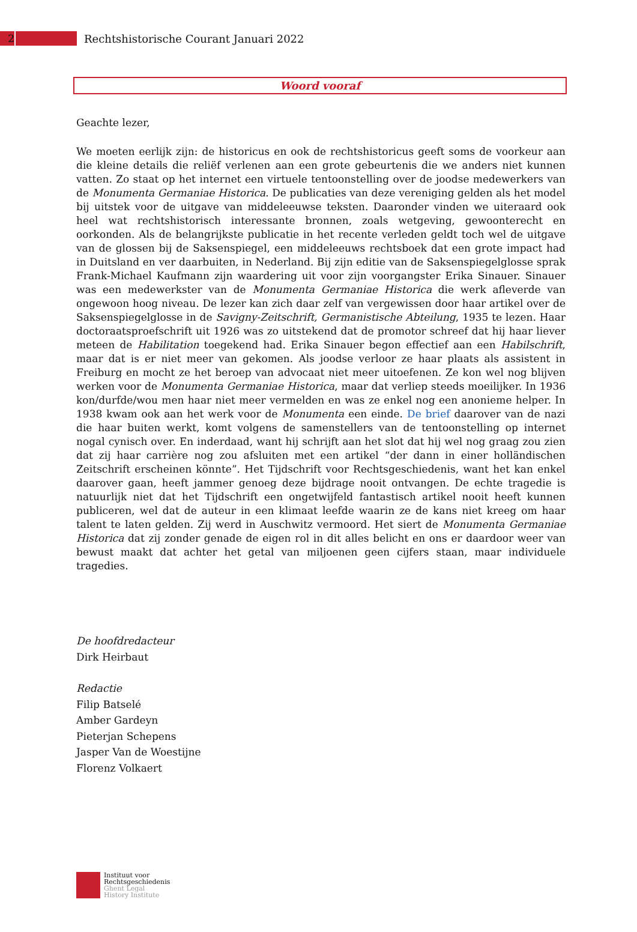2
Rechtshistorische Courant Januari 2022
Woord vooraf
Geachte lezer,
We moeten eerlijk zijn: de historicus en ook de rechtshistoricus geeft soms de voorkeur aan die kleine details die reliëf verlenen aan een grote gebeurtenis die we anders niet kunnen vatten. Zo staat op het internet een virtuele tentoonstelling over de joodse medewerkers van de Monumenta Germaniae Historica. De publicaties van deze vereniging gelden als het model bij uitstek voor de uitgave van middeleeuwse teksten. Daaronder vinden we uiteraard ook heel wat rechtshistorisch interessante bronnen, zoals wetgeving, gewoonterecht en oorkonden. Als de belangrijkste publicatie in het recente verleden geldt toch wel de uitgave van de glossen bij de Saksenspiegel, een middeleeuws rechtsboek dat een grote impact had in Duitsland en ver daarbuiten, in Nederland. Bij zijn editie van de Saksenspiegelglosse sprak Frank-Michael Kaufmann zijn waardering uit voor zijn voorgangster Erika Sinauer. Sinauer was een medewerkster van de Monumenta Germaniae Historica die werk afleverde van ongewoon hoog niveau. De lezer kan zich daar zelf van vergewissen door haar artikel over de Saksenspiegelglosse in de Savigny-Zeitschrift, Germanistische Abteilung, 1935 te lezen. Haar doctoraatsproefschrift uit 1926 was zo uitstekend dat de promotor schreef dat hij haar liever meteen de Habilitation toegekend had. Erika Sinauer begon effectief aan een Habilschrift, maar dat is er niet meer van gekomen. Als joodse verloor ze haar plaats als assistent in Freiburg en mocht ze het beroep van advocaat niet meer uitoefenen. Ze kon wel nog blijven werken voor de Monumenta Germaniae Historica, maar dat verliep steeds moeilijker. In 1936 kon/durfde/wou men haar niet meer vermelden en was ze enkel nog een anonieme helper. In 1938 kwam ook aan het werk voor de Monumenta een einde. De brief daarover van de nazi die haar buiten werkt, komt volgens de samenstellers van de tentoonstelling op internet nogal cynisch over. En inderdaad, want hij schrijft aan het slot dat hij wel nog graag zou zien dat zij haar carrière nog zou afsluiten met een artikel “der dann in einer holländischen Zeitschrift erscheinen könnte”. Het Tijdschrift voor Rechtsgeschiedenis, want het kan enkel daarover gaan, heeft jammer genoeg deze bijdrage nooit ontvangen. De echte tragedie is natuurlijk niet dat het Tijdschrift een ongetwijfeld fantastisch artikel nooit heeft kunnen publiceren, wel dat de auteur in een klimaat leefde waarin ze de kans niet kreeg om haar talent te laten gelden. Zij werd in Auschwitz vermoord. Het siert de Monumenta Germaniae Historica dat zij zonder genade de eigen rol in dit alles belicht en ons er daardoor weer van bewust maakt dat achter het getal van miljoenen geen cijfers staan, maar individuele tragedies.
De hoofdredacteur
Dirk Heirbaut
Redactie
Filip Batselé
Amber Gardeyn
Pieterjan Schepens
Jasper Van de Woestijne
Florenz Volkaert
Instituut voor
Rechtsgeschiedenis
Ghent Legal
History Institute